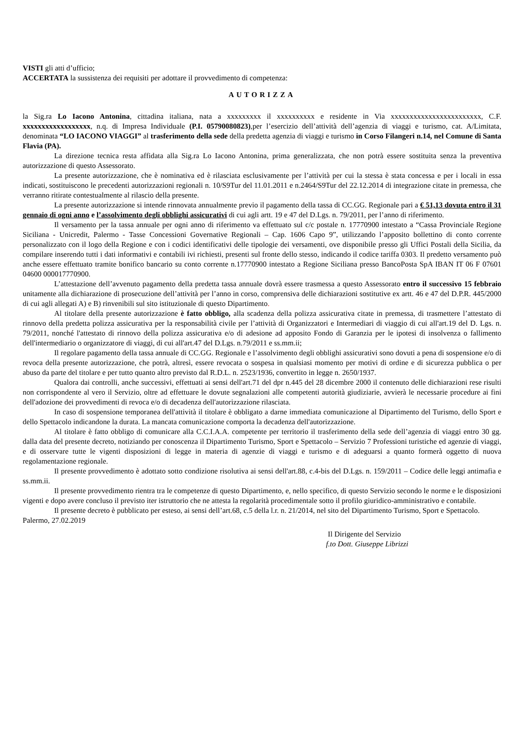VISTI gli atti d’ufficio;
ACCERTATA la sussistenza dei requisiti per adottare il provvedimento di competenza:
AUTORIZZA
la Sig.ra Lo Iacono Antonina, cittadina italiana, nata a xxxxxxxxx il xxxxxxxxxx e residente in Via xxxxxxxxxxxxxxxxxxxxxxxx, C.F. xxxxxxxxxxxxxxxxxx, n.q. di Impresa Individuale (P.I. 05790080823),per l’esercizio dell’attività dell’agenzia di viaggi e turismo, cat. A/Limitata, denominata “LO IACONO VIAGGI” al trasferimento della sede della predetta agenzia di viaggi e turismo in Corso Filangeri n.14, nel Comune di Santa Flavia (PA).
La direzione tecnica resta affidata alla Sig.ra Lo Iacono Antonina, prima generalizzata, che non potrà essere sostituita senza la preventiva autorizzazione di questo Assessorato.
La presente autorizzazione, che è nominativa ed è rilasciata esclusivamente per l’attività per cui la stessa è stata concessa e per i locali in essa indicati, sostituiscono le precedenti autorizzazioni regionali n. 10/S9Tur del 11.01.2011 e n.2464/S9Tur del 22.12.2014 di integrazione citate in premessa, che verranno ritirate contestualmente al rilascio della presente.
La presente autorizzazione si intende rinnovata annualmente previo il pagamento della tassa di CC.GG. Regionale pari a € 51,13 dovuta entro il 31 gennaio di ogni anno e l’assolvimento degli obblighi assicurativi di cui agli artt. 19 e 47 del D.Lgs. n. 79/2011, per l’anno di riferimento.
Il versamento per la tassa annuale per ogni anno di riferimento va effettuato sul c/c postale n. 17770900 intestato a “Cassa Provinciale Regione Siciliana - Unicredit, Palermo - Tasse Concessioni Governative Regionali – Cap. 1606 Capo 9”, utilizzando l’apposito bollettino di conto corrente personalizzato con il logo della Regione e con i codici identificativi delle tipologie dei versamenti, ove disponibile presso gli Uffici Postali della Sicilia, da compilare inserendo tutti i dati informativi e contabili ivi richiesti, presenti sul fronte dello stesso, indicando il codice tariffa 0303. Il predetto versamento può anche essere effettuato tramite bonifico bancario su conto corrente n.17770900 intestato a Regione Siciliana presso BancoPosta SpA IBAN IT 06 F 07601 04600 000017770900.
L’attestazione dell’avvenuto pagamento della predetta tassa annuale dovrà essere trasmessa a questo Assessorato entro il successivo 15 febbraio unitamente alla dichiarazione di prosecuzione dell’attività per l’anno in corso, comprensiva delle dichiarazioni sostitutive ex artt. 46 e 47 del D.P.R. 445/2000 di cui agli allegati A) e B) rinvenibili sul sito istituzionale di questo Dipartimento.
Al titolare della presente autorizzazione è fatto obbligo, alla scadenza della polizza assicurativa citate in premessa, di trasmettere l’attestato di rinnovo della predetta polizza assicurativa per la responsabilità civile per l’attività di Organizzatori e Intermediari di viaggio di cui all'art.19 del D. Lgs. n. 79/2011, nonché l'attestato di rinnovo della polizza assicurativa e/o di adesione ad apposito Fondo di Garanzia per le ipotesi di insolvenza o fallimento dell'intermediario o organizzatore di viaggi, di cui all'art.47 del D.Lgs. n.79/2011 e ss.mm.ii;
Il regolare pagamento della tassa annuale di CC.GG. Regionale e l’assolvimento degli obblighi assicurativi sono dovuti a pena di sospensione e/o di revoca della presente autorizzazione, che potrà, altresì, essere revocata o sospesa in qualsiasi momento per motivi di ordine e di sicurezza pubblica o per abuso da parte del titolare e per tutto quanto altro previsto dal R.D.L. n. 2523/1936, convertito in legge n. 2650/1937.
Qualora dai controlli, anche successivi, effettuati ai sensi dell'art.71 del dpr n.445 del 28 dicembre 2000 il contenuto delle dichiarazioni rese risulti non corrispondente al vero il Servizio, oltre ad effettuare le dovute segnalazioni alle competenti autorità giudiziarie, avvierà le necessarie procedure ai fini dell'adozione dei provvedimenti di revoca e/o di decadenza dell'autorizzazione rilasciata.
In caso di sospensione temporanea dell'attività il titolare è obbligato a darne immediata comunicazione al Dipartimento del Turismo, dello Sport e dello Spettacolo indicandone la durata. La mancata comunicazione comporta la decadenza dell'autorizzazione.
Al titolare è fatto obbligo di comunicare alla C.C.I.A.A. competente per territorio il trasferimento della sede dell’agenzia di viaggi entro 30 gg. dalla data del presente decreto, notiziando per conoscenza il Dipartimento Turismo, Sport e Spettacolo – Servizio 7 Professioni turistiche ed agenzie di viaggi, e di osservare tutte le vigenti disposizioni di legge in materia di agenzie di viaggi e turismo e di adeguarsi a quanto formerà oggetto di nuova regolamentazione regionale.
Il presente provvedimento è adottato sotto condizione risolutiva ai sensi dell'art.88, c.4-bis del D.Lgs. n. 159/2011 – Codice delle leggi antimafia e ss.mm.ii.
Il presente provvedimento rientra tra le competenze di questo Dipartimento, e, nello specifico, di questo Servizio secondo le norme e le disposizioni vigenti e dopo avere concluso il previsto iter istruttorio che ne attesta la regolarità procedimentale sotto il profilo giuridico-amministrativo e contabile.
Il presente decreto è pubblicato per esteso, ai sensi dell’art.68, c.5 della l.r. n. 21/2014, nel sito del Dipartimento Turismo, Sport e Spettacolo.
Palermo, 27.02.2019
Il Dirigente del Servizio
f.to Dott. Giuseppe Librizzi